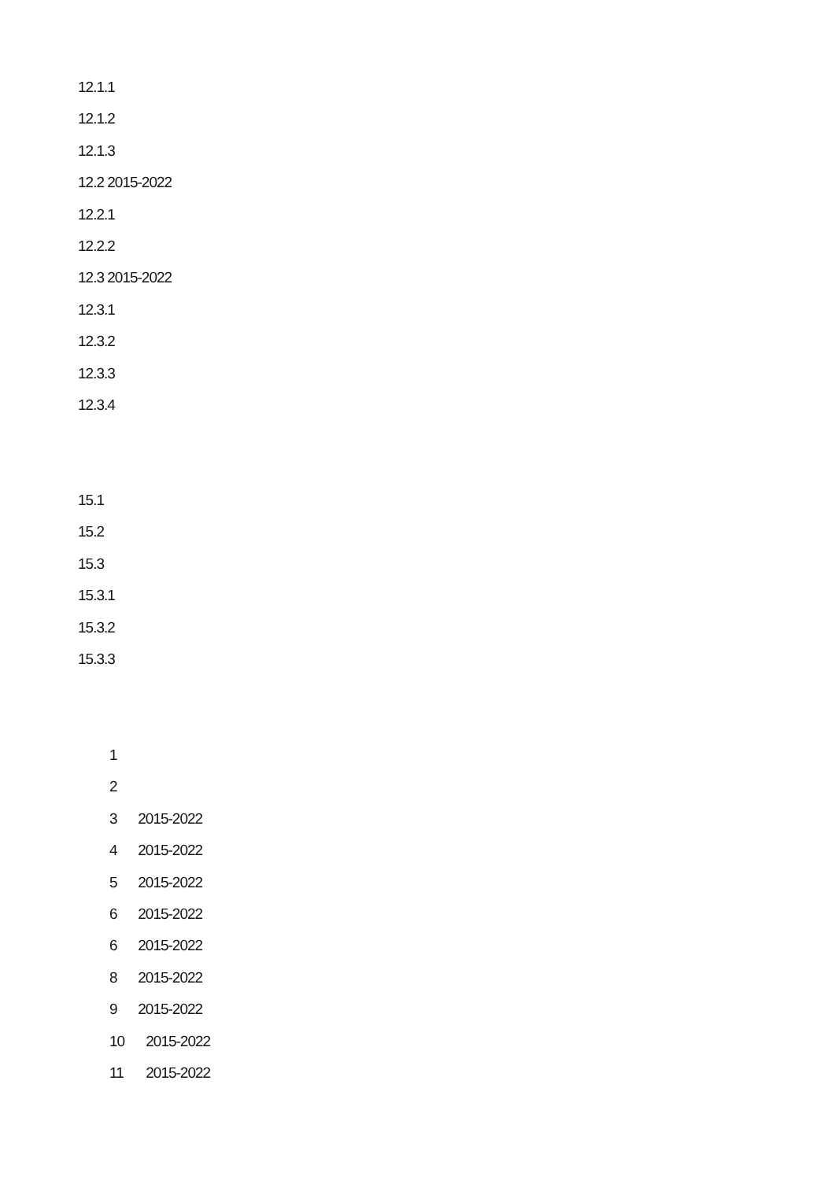12.1.1
12.1.2
12.1.3
12.2 2015-2022
12.2.1
12.2.2
12.3 2015-2022
12.3.1
12.3.2
12.3.3
12.3.4
15.1
15.2
15.3
15.3.1
15.3.2
15.3.3
1
2
3 2015-2022
4 2015-2022
5 2015-2022
6 2015-2022
6 2015-2022
8 2015-2022
9 2015-2022
10 2015-2022
11 2015-2022